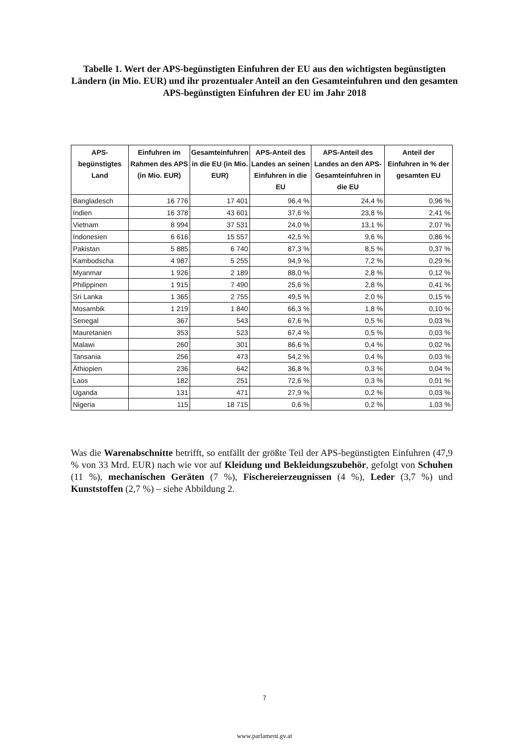Tabelle 1. Wert der APS-begünstigten Einfuhren der EU aus den wichtigsten begünstigten Ländern (in Mio. EUR) und ihr prozentualer Anteil an den Gesamteinfuhren und den gesamten APS-begünstigten Einfuhren der EU im Jahr 2018
| APS-begünstigtes Land | Einfuhren im Rahmen des APS (in Mio. EUR) | Gesamteinfuhren in die EU (in Mio. EUR) | APS-Anteil des Landes an seinen Einfuhren in die EU | APS-Anteil des Landes an den APS-Gesamteinfuhren in die EU | Anteil der Einfuhren in % der gesamten EU |
| --- | --- | --- | --- | --- | --- |
| Bangladesch | 16 776 | 17 401 | 96,4 % | 24,4 % | 0,96 % |
| Indien | 16 378 | 43 601 | 37,6 % | 23,8 % | 2,41 % |
| Vietnam | 8 994 | 37 531 | 24,0 % | 13,1 % | 2,07 % |
| Indonesien | 6 616 | 15 557 | 42,5 % | 9,6 % | 0,86 % |
| Pakistan | 5 885 | 6 740 | 87,3 % | 8,5 % | 0,37 % |
| Kambodscha | 4 987 | 5 255 | 94,9 % | 7,2 % | 0,29 % |
| Myanmar | 1 926 | 2 189 | 88,0 % | 2,8 % | 0,12 % |
| Philippinen | 1 915 | 7 490 | 25,6 % | 2,8 % | 0,41 % |
| Sri Lanka | 1 365 | 2 755 | 49,5 % | 2,0 % | 0,15 % |
| Mosambik | 1 219 | 1 840 | 66,3 % | 1,8 % | 0,10 % |
| Senegal | 367 | 543 | 67,6 % | 0,5 % | 0,03 % |
| Mauretanien | 353 | 523 | 67,4 % | 0,5 % | 0,03 % |
| Malawi | 260 | 301 | 86,6 % | 0,4 % | 0,02 % |
| Tansania | 256 | 473 | 54,2 % | 0,4 % | 0,03 % |
| Äthiopien | 236 | 642 | 36,8 % | 0,3 % | 0,04 % |
| Laos | 182 | 251 | 72,6 % | 0,3 % | 0,01 % |
| Uganda | 131 | 471 | 27,9 % | 0,2 % | 0,03 % |
| Nigeria | 115 | 18 715 | 0,6 % | 0,2 % | 1,03 % |
Was die Warenabschnitte betrifft, so entfällt der größte Teil der APS-begünstigten Einfuhren (47,9 % von 33 Mrd. EUR) nach wie vor auf Kleidung und Bekleidungszubehör, gefolgt von Schuhen (11 %), mechanischen Geräten (7 %), Fischereierzeugnissen (4 %), Leder (3,7 %) und Kunststoffen (2,7 %) – siehe Abbildung 2.
7
www.parlament.gv.at